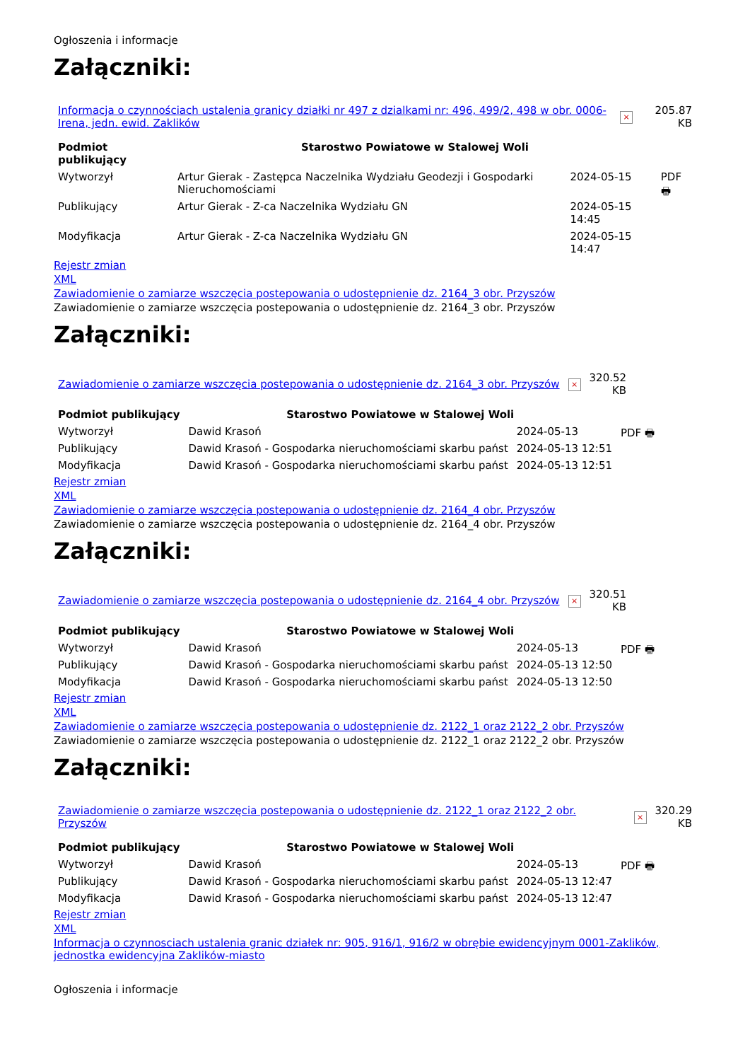Ogłoszenia i informacje
Załączniki:
| Informacja o czynnościach ustalenia granicy działki nr 497 z dzialkami nr: 496, 499/2, 498 w obr. 0006-Irena, jedn. ewid. Zaklików | × | 205.87 KB |
| Podmiot publikujący | Starostwo Powiatowe w Stalowej Woli | | |
| Wytworzył | Artur Gierak - Zastępca Naczelnika Wydziału Geodezji i Gospodarki Nieruchomościami | 2024-05-15 | PDF 🖶 |
| Publikujący | Artur Gierak - Z-ca Naczelnika Wydziału GN | 2024-05-15 14:45 | |
| Modyfikacja | Artur Gierak - Z-ca Naczelnika Wydziału GN | 2024-05-15 14:47 | |
Rejestr zmian
XML
Zawiadomienie o zamiarze wszczęcia postepowania o udostępnienie dz. 2164_3 obr. Przyszów
Zawiadomienie o zamiarze wszczęcia postepowania o udostępnienie dz. 2164_3 obr. Przyszów
Załączniki:
| Zawiadomienie o zamiarze wszczęcia postepowania o udostępnienie dz. 2164_3 obr. Przyszów | × | 320.52 KB |
| Podmiot publikujący | Starostwo Powiatowe w Stalowej Woli | | |
| Wytworzył | Dawid Krasoń | 2024-05-13 | PDF 🖶 |
| Publikujący | Dawid Krasoń - Gospodarka nieruchomościami skarbu państ | 2024-05-13 12:51 | |
| Modyfikacja | Dawid Krasoń - Gospodarka nieruchomościami skarbu państ | 2024-05-13 12:51 | |
Rejestr zmian
XML
Zawiadomienie o zamiarze wszczęcia postepowania o udostępnienie dz. 2164_4 obr. Przyszów
Zawiadomienie o zamiarze wszczęcia postepowania o udostępnienie dz. 2164_4 obr. Przyszów
Załączniki:
| Zawiadomienie o zamiarze wszczęcia postepowania o udostępnienie dz. 2164_4 obr. Przyszów | × | 320.51 KB |
| Podmiot publikujący | Starostwo Powiatowe w Stalowej Woli | | |
| Wytworzył | Dawid Krasoń | 2024-05-13 | PDF 🖶 |
| Publikujący | Dawid Krasoń - Gospodarka nieruchomościami skarbu państ | 2024-05-13 12:50 | |
| Modyfikacja | Dawid Krasoń - Gospodarka nieruchomościami skarbu państ | 2024-05-13 12:50 | |
Rejestr zmian
XML
Zawiadomienie o zamiarze wszczęcia postepowania o udostępnienie dz. 2122_1 oraz 2122_2 obr. Przyszów
Zawiadomienie o zamiarze wszczęcia postepowania o udostępnienie dz. 2122_1 oraz 2122_2 obr. Przyszów
Załączniki:
| Zawiadomienie o zamiarze wszczęcia postepowania o udostępnienie dz. 2122_1 oraz 2122_2 obr. Przyszów | × | 320.29 KB |
| Podmiot publikujący | Starostwo Powiatowe w Stalowej Woli | | |
| Wytworzył | Dawid Krasoń | 2024-05-13 | PDF 🖶 |
| Publikujący | Dawid Krasoń - Gospodarka nieruchomościami skarbu państ | 2024-05-13 12:47 | |
| Modyfikacja | Dawid Krasoń - Gospodarka nieruchomościami skarbu państ | 2024-05-13 12:47 | |
Rejestr zmian
XML
Informacja o czynnosciach ustalenia granic działek nr: 905, 916/1, 916/2 w obrębie ewidencyjnym 0001-Zaklików, jednostka ewidencyjna Zaklików-miasto
Ogłoszenia i informacje